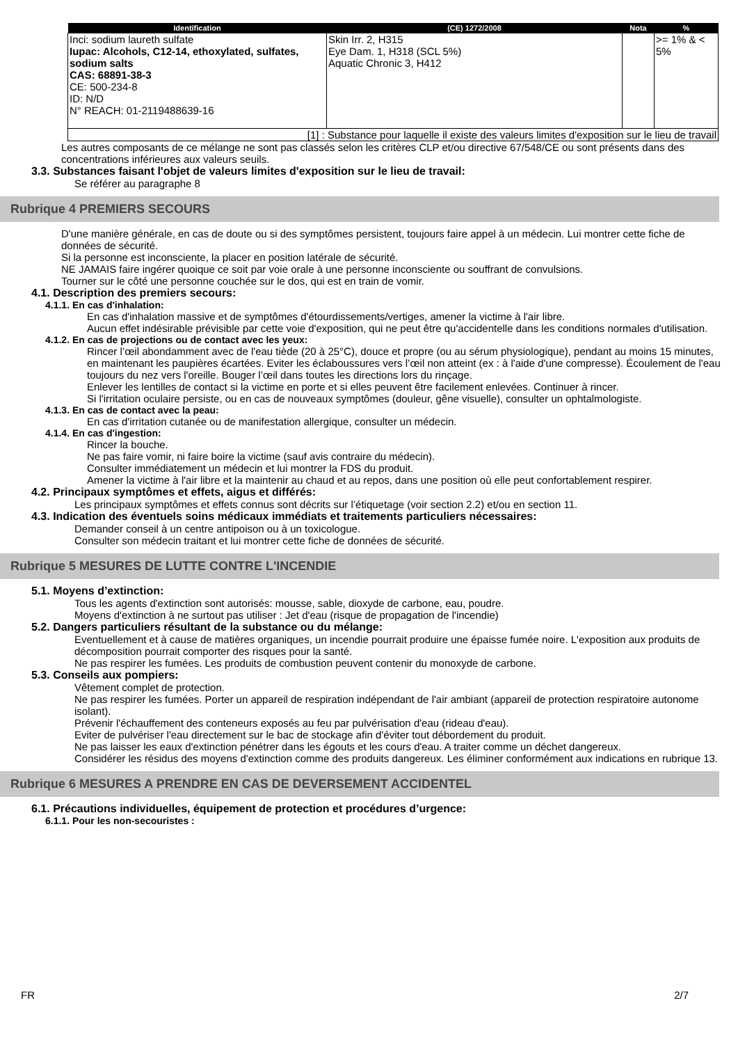| Identification | (CE) 1272/2008 | Nota | % |
| --- | --- | --- | --- |
| Inci: sodium laureth sulfate Iupac: Alcohols, C12-14, ethoxylated, sulfates, sodium salts CAS: 68891-38-3 CE: 500-234-8 ID: N/D N° REACH: 01-2119488639-16 | Skin Irr. 2, H315 Eye Dam. 1, H318 (SCL 5%) Aquatic Chronic 3, H412 | | >= 1% & < 5% |
| [1] : Substance pour laquelle il existe des valeurs limites d'exposition sur le lieu de travail | | | |
Les autres composants de ce mélange ne sont pas classés selon les critères CLP et/ou directive 67/548/CE ou sont présents dans des concentrations inférieures aux valeurs seuils.
3.3. Substances faisant l'objet de valeurs limites d'exposition sur le lieu de travail:
Se référer au paragraphe 8
Rubrique 4 PREMIERS SECOURS
D'une manière générale, en cas de doute ou si des symptômes persistent, toujours faire appel à un médecin. Lui montrer cette fiche de données de sécurité.
Si la personne est inconsciente, la placer en position latérale de sécurité.
NE JAMAIS faire ingérer quoique ce soit par voie orale à une personne inconsciente ou souffrant de convulsions.
Tourner sur le côté une personne couchée sur le dos, qui est en train de vomir.
4.1. Description des premiers secours:
4.1.1. En cas d'inhalation:
En cas d'inhalation massive et de symptômes d'étourdissements/vertiges, amener la victime à l'air libre.
Aucun effet indésirable prévisible par cette voie d'exposition, qui ne peut être qu'accidentelle dans les conditions normales d'utilisation.
4.1.2. En cas de projections ou de contact avec les yeux:
Rincer l’œil abondamment avec de l'eau tiède (20 à 25°C), douce et propre (ou au sérum physiologique), pendant au moins 15 minutes, en maintenant les paupières écartées. Eviter les éclaboussures vers l’œil non atteint (ex : à l'aide d'une compresse). Écoulement de l'eau toujours du nez vers l'oreille. Bouger l’œil dans toutes les directions lors du rinçage.
Enlever les lentilles de contact si la victime en porte et si elles peuvent être facilement enlevées. Continuer à rincer.
Si l'irritation oculaire persiste, ou en cas de nouveaux symptômes (douleur, gêne visuelle), consulter un ophtalmologiste.
4.1.3. En cas de contact avec la peau:
En cas d'irritation cutanée ou de manifestation allergique, consulter un médecin.
4.1.4. En cas d'ingestion:
Rincer la bouche.
Ne pas faire vomir, ni faire boire la victime (sauf avis contraire du médecin).
Consulter immédiatement un médecin et lui montrer la FDS du produit.
Amener la victime à l'air libre et la maintenir au chaud et au repos, dans une position où elle peut confortablement respirer.
4.2. Principaux symptômes et effets, aigus et différés:
Les principaux symptômes et effets connus sont décrits sur l’étiquetage (voir section 2.2) et/ou en section 11.
4.3. Indication des éventuels soins médicaux immédiats et traitements particuliers nécessaires:
Demander conseil à un centre antipoison ou à un toxicologue.
Consulter son médecin traitant et lui montrer cette fiche de données de sécurité.
Rubrique 5 MESURES DE LUTTE CONTRE L'INCENDIE
5.1. Moyens d’extinction:
Tous les agents d'extinction sont autorisés: mousse, sable, dioxyde de carbone, eau, poudre.
Moyens d'extinction à ne surtout pas utiliser : Jet d'eau (risque de propagation de l'incendie)
5.2. Dangers particuliers résultant de la substance ou du mélange:
Eventuellement et à cause de matières organiques, un incendie pourrait produire une épaisse fumée noire. L'exposition aux produits de décomposition pourrait comporter des risques pour la santé.
Ne pas respirer les fumées. Les produits de combustion peuvent contenir du monoxyde de carbone.
5.3. Conseils aux pompiers:
Vêtement complet de protection.
Ne pas respirer les fumées. Porter un appareil de respiration indépendant de l'air ambiant (appareil de protection respiratoire autonome isolant).
Prévenir l'échauffement des conteneurs exposés au feu par pulvérisation d'eau (rideau d'eau).
Eviter de pulvériser l'eau directement sur le bac de stockage afin d'éviter tout débordement du produit.
Ne pas laisser les eaux d'extinction pénétrer dans les égouts et les cours d'eau. A traiter comme un déchet dangereux.
Considérer les résidus des moyens d'extinction comme des produits dangereux. Les éliminer conformément aux indications en rubrique 13.
Rubrique 6 MESURES A PRENDRE EN CAS DE DEVERSEMENT ACCIDENTEL
6.1. Précautions individuelles, équipement de protection et procédures d’urgence:
6.1.1. Pour les non-secouristes :
FR 2/7